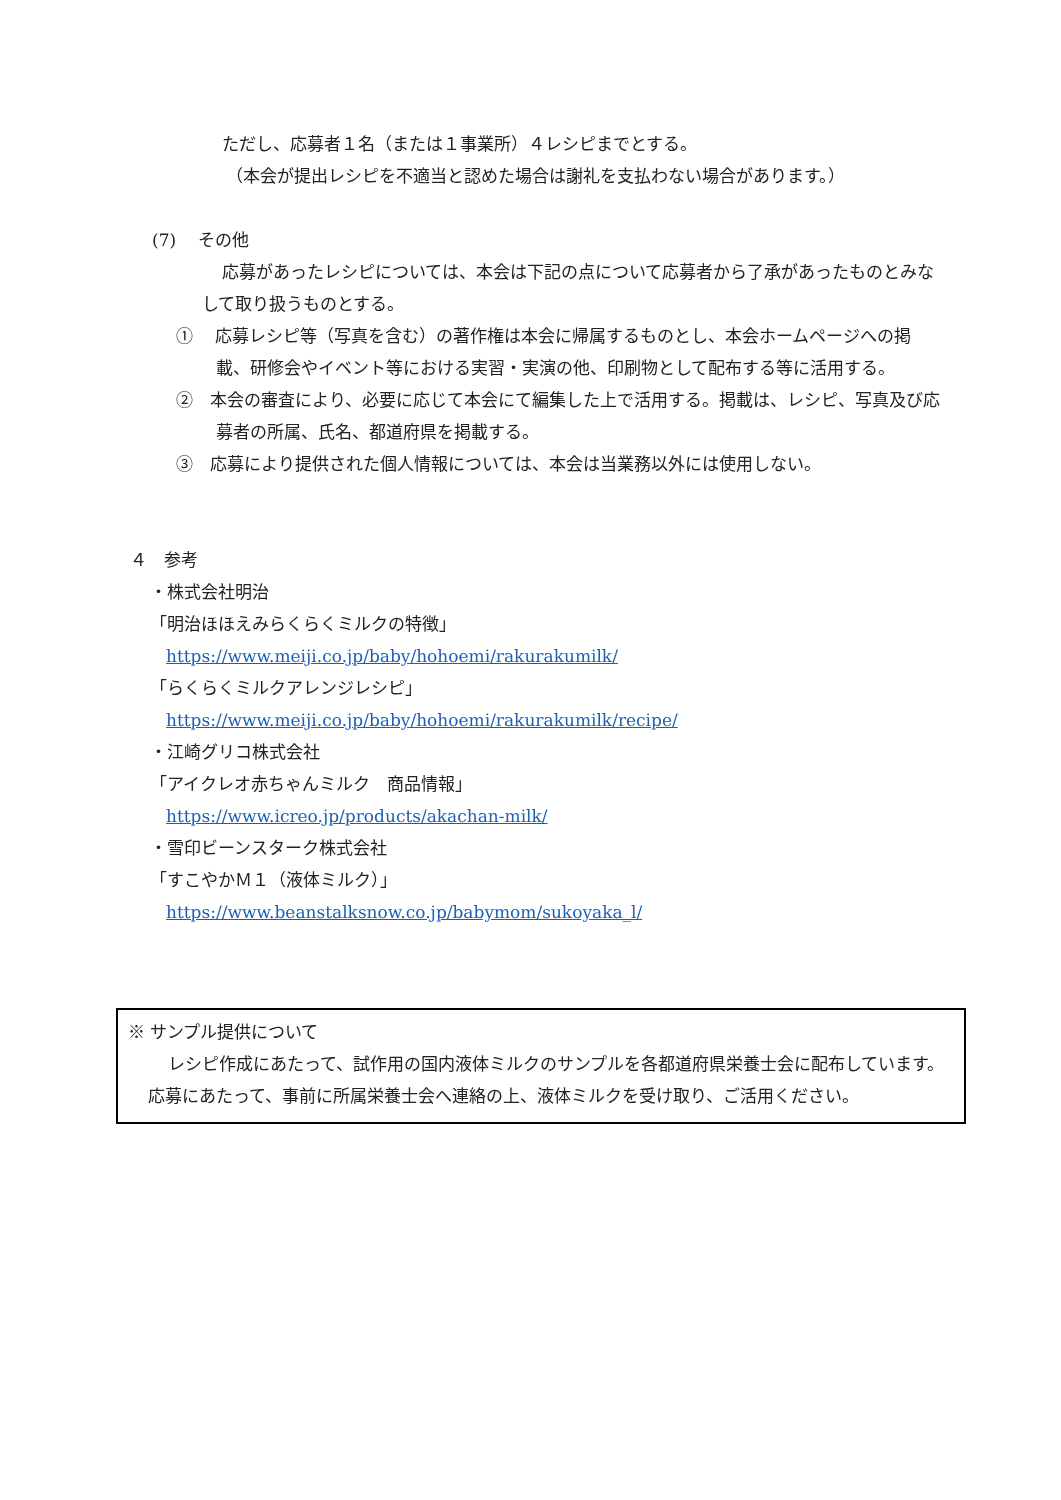ただし、応募者１名（または１事業所）４レシピまでとする。
（本会が提出レシピを不適当と認めた場合は謝礼を支払わない場合があります。）
(7)　 その他
応募があったレシピについては、本会は下記の点について応募者から了承があったものとみなして取り扱うものとする。
①　 応募レシピ等（写真を含む）の著作権は本会に帰属するものとし、本会ホームページへの掲載、研修会やイベント等における実習・実演の他、印刷物として配布する等に活用する。
②　本会の審査により、必要に応じて本会にて編集した上で活用する。掲載は、レシピ、写真及び応募者の所属、氏名、都道府県を掲載する。
③　応募により提供された個人情報については、本会は当業務以外には使用しない。
４　参考
・株式会社明治
「明治ほほえみらくらくミルクの特徴」
https://www.meiji.co.jp/baby/hohoemi/rakurakumilk/
「らくらくミルクアレンジレシピ」
https://www.meiji.co.jp/baby/hohoemi/rakurakumilk/recipe/
・江崎グリコ株式会社
「アイクレオ赤ちゃんミルク　商品情報」
https://www.icreo.jp/products/akachan-milk/
・雪印ビーンスターク株式会社
「すこやかＭ１（液体ミルク）」
https://www.beanstalksnow.co.jp/babymom/sukoyaka_l/
※ サンプル提供について
レシピ作成にあたって、試作用の国内液体ミルクのサンプルを各都道府県栄養士会に配布しています。応募にあたって、事前に所属栄養士会へ連絡の上、液体ミルクを受け取り、ご活用ください。